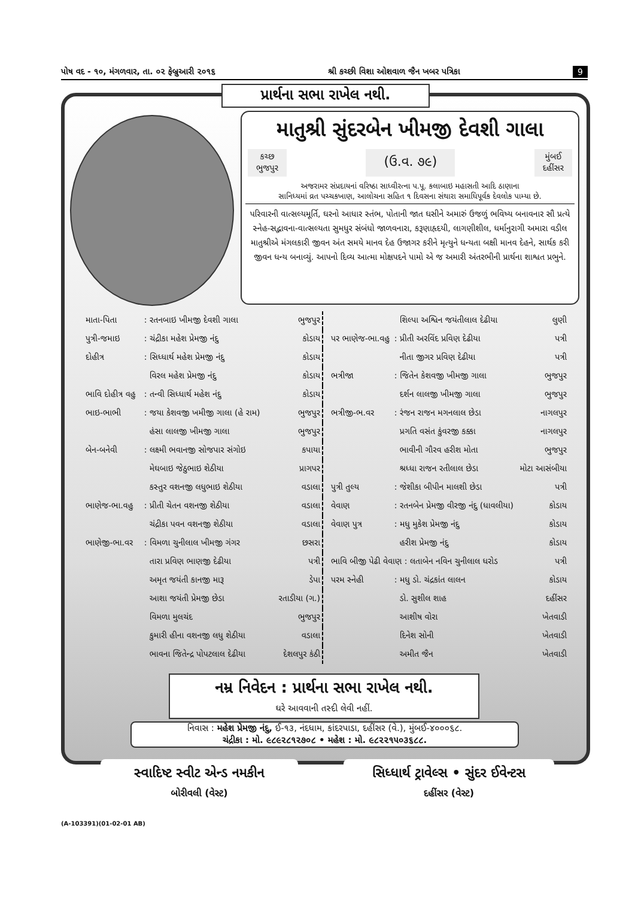પોષ વદ - ૧૦, મંગળવાર, તા. ૦૨ ફેબ્રુઆરી ૨૦૧૬ શ્રી કચ્છી વિશા ઓશવાળ જૈન ખબર પત્રિકા 9
પ્રાર્થના સભા રાખેલ નથી.
માતુશ્રી સુંદરબેન ખીમજી દેવશી ગાલા
કચ્છ
ભુજપુર
(ઉ.વ. ૭૯)
મુંબઈ
દહીંસર
અજરામર સંપ્રદાયનાં વરિષ્ઠા સાધ્વીરત્ના પ.પૂ. કલાબાઇ મહાસતી આદિ ઠાણાના
સાનિધ્યમાં વ્રત પચ્ચકખાણ, આલોચના સહિત ૧ દિવસના સંથારા સમાધિપૂર્વક દેવલોક પામ્યા છે.
પરિવારની વાત્સલ્યમૂર્તિ, ઘરનો આધાર સ્તંભ, પોતાની જાત ઘસીને અમારું ઉજળું ભવિષ્ય બનાવનાર સૌ પ્રત્યે સ્નેહ-સદ્ભાવના-વાત્સલ્યતા સુમધુર સંબંધો જાળવનારા, કરૂણાહૃદયી, લાગણીશીલ, ધર્માનુરાગી અમારા વડીલ માતુશ્રીએ મંગલકારી જીવન અંત સમયે માનવ દેહ ઉજાગર કરીને મૃત્યુને ધન્યતા બક્ષી માનવ દેહને, સાર્થક કરી જીવન ધન્ય બનાવ્યું. આપનો દિવ્ય આત્મા મોક્ષપદને પામો એ જ અમારી અંતરભીની પ્રાર્થના શાશ્વત પ્રભુને.
| માતા-પિતા | : રતનબાઇ ખીમજી દેવશી ગાલા | ભુજપુર |
| પુત્રી-જમાઇ | : ચંદ્રીકા મહેશ પ્રેમજી નંદુ | કોડાય |
| દોહીત્ર | : સિધ્ધાર્થ મહેશ પ્રેમજી નંદુ | કોડાય |
| | વિરલ મહેશ પ્રેમજી નંદુ | કોડાય |
| ભાવિ દોહીત્ર વહુ | : તન્વી સિધ્ધાર્થ મહેશ નંદુ | કોડાય |
| ભાઇ-ભાભી | : જયા કેશવજી ખમીજી ગાલા (હે રામ) | ભુજપુર |
| | હંસા લાલજી ખીમજી ગાલા | ભુજપુર |
| બેન-બનેવી | : લક્ષ્મી ભવાનજી સોજપાર સંગોઇ | કપાયા |
| | મેઘબાઇ જેઠુભાઇ શેઠીયા | પ્રાગપર |
| | કસ્તુર વશનજી લધુભાઇ શેઠીયા | વડાલા |
| ભાણેજ-ભા.વહુ | : પ્રીતી ચેતન વશનજી શેઠીયા | વડાલા |
| | ચંદ્રીકા પવન વશનજી શેઠીયા | વડાલા |
| ભાણેજી-ભા.વર | : વિમળા ચુનીલાલ ખીમજી ગંગર | છસરા |
| | તારા પ્રવિણ ભાણજી દેઢીયા | પત્રી |
| | અમૃત જયંતી કાનજી મારૂ | ડેપા |
| | આશા જયંતી પ્રેમજી છેડા | રતાડીયા (ગ.) |
| | વિમળા મુલચંદ | ભુજપુર |
| | કુમારી હીના વશનજી લધુ શેઠીયા | વડાલા |
| | ભાવના જિતેન્દ્ર પોપટલાલ દેઢીયા | દેશલપુર કંઠી |
| | શિલ્પા અશ્વિન જયંતીલાલ દેઢીયા | લુણી |
| પર ભાણેજ-ભા.વહુ | : પ્રીતી અરવિંદ પ્રવિણ દેઢીયા | પત્રી |
| | નીતા જીગર પ્રવિણ દેઢીયા | પત્રી |
| ભત્રીજા | : જિતેન કેશવજી ખીમજી ગાલા | ભુજપુર |
| | દર્શન લાલજી ખીમજી ગાલા | ભુજપુર |
| ભત્રીજી-ભ.વર | : રંજન રાજન મગનલાલ છેડા | નાગલપુર |
| | પ્રગતિ વસંત કુંવરજી કક્કા | નાગલપુર |
| | ભાવીની ગૌરવ હરીશ મોતા | ભુજપુર |
| | શ્રધ્ધા રાજન રતીલાલ છેડા | મોટા આસંબીયા |
| પુત્રી તુલ્ય | : જેશીકા બીપીન માલશી છેડા | પત્રી |
| વેવાણ | : રતનબેન પ્રેમજી વીરજી નંદુ (ધાવલીયા) | કોડાય |
| વેવાણ પુત્ર | : મધુ મુકેશ પ્રેમજી નંદુ | કોડાય |
| | હરીશ પ્રેમજી નંદુ | કોડાય |
| ભાવિ બીજી પેઢી વેવાણ : લતાબેન નવિન ચુનીલાલ ધરોડ | | પત્રી |
| પરમ સ્નેહી | : મધુ ડો. ચંદ્રકાંત લાલન | કોડાય |
| | ડો. સુશીલ શાહ | દહીંસર |
| | આશીષ વોરા | ખેતવાડી |
| | દિનેશ સોની | ખેતવાડી |
| | અમીત જૈન | ખેતવાડી |
નમ્ર નિવેદન : પ્રાર્થના સભા રાખેલ નથી.
ઘરે આવવાની તસ્દી લેવી નહીં.
નિવાસ : મહેશ પ્રેમજી નંદુ, ઈ-૧૩, નંદધામ, કાંદરપાડા, દહીંસર (વે.), મુંબઈ-૪૦૦૦૬૮.
ચંદ્રીકા : મો. ૯૮૯૨૮૧૨૭૦૮ • મહેશ : મો. ૯૮૨૨૧૫૦૩૬૮૮.
સ્વાદિષ્ટ સ્વીટ એન્ડ નમકીન
બોરીવલી (વેસ્ટ)
સિધ્ધાર્થ ટ્રાવેલ્સ • સુંદર ઈવેન્ટસ
દહીંસર (વેસ્ટ)
(A-103391)(01-02-01 AB)